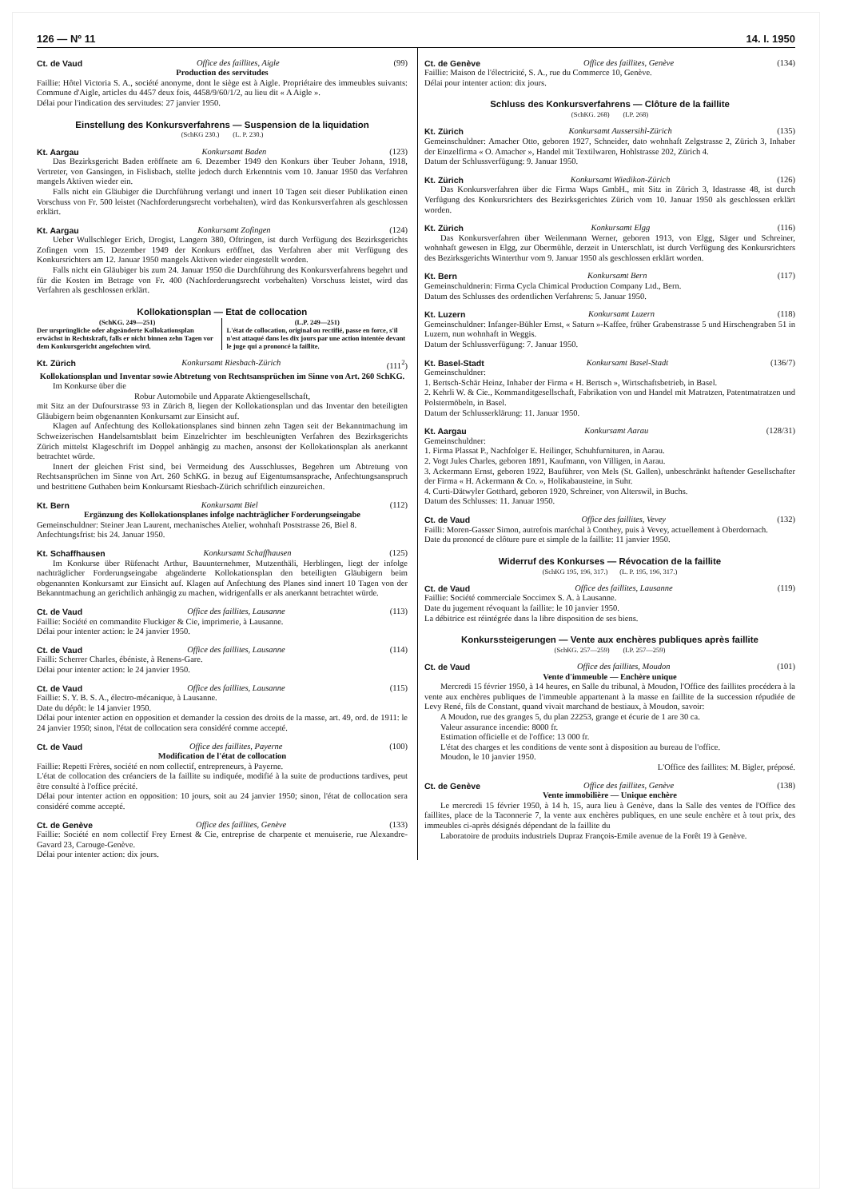126 — Nº 11 14. I. 1950
Ct. de Vaud Office des faillites, Aigle (99)
Production des servitudes
Faillie: Hôtel Victoria S. A., société anonyme, dont le siège est à Aigle. Propriétaire des immeubles suivants: Commune d'Aigle, articles du 4457 deux fois, 4458/9/60/1/2, au lieu dit « A Aigle ».
Délai pour l'indication des servitudes: 27 janvier 1950.
Einstellung des Konkursverfahrens — Suspension de la liquidation
(SchKG 230.) (L. P. 230.)
Kt. Aargau Konkursamt Baden (123)
Das Bezirksgericht Baden eröffnete am 6. Dezember 1949 den Konkurs über Teuber Johann, 1918, Vertreter, von Gansingen, in Fislisbach, stellte jedoch durch Erkenntnis vom 10. Januar 1950 das Verfahren mangels Aktiven wieder ein.
Falls nicht ein Gläubiger die Durchführung verlangt und innert 10 Tagen seit dieser Publikation einen Vorschuss von Fr. 500 leistet (Nachforderungsrecht vorbehalten), wird das Konkursverfahren als geschlossen erklärt.
Kt. Aargau Konkursamt Zofingen (124)
Ueber Wullschleger Erich, Drogist, Langern 380, Oftringen, ist durch Verfügung des Bezirksgerichts Zofingen vom 15. Dezember 1949 der Konkurs eröffnet, das Verfahren aber mit Verfügung des Konkursrichters am 12. Januar 1950 mangels Aktiven wieder eingestellt worden.
Falls nicht ein Gläubiger bis zum 24. Januar 1950 die Durchführung des Konkursverfahrens begehrt und für die Kosten im Betrage von Fr. 400 (Nachforderungsrecht vorbehalten) Vorschuss leistet, wird das Verfahren als geschlossen erklärt.
Kollokationsplan — Etat de collocation
(SchKG. 249—251)
Der ursprüngliche oder abgeänderte Kollokationsplan erwächst in Rechtskraft, falls er nicht binnen zehn Tagen vor dem Konkursgericht angefochten wird.
(L.P. 249—251)
L'état de collocation, original ou rectifié, passe en force, s'il n'est attaqué dans les dix jours par une action intentée devant le juge qui a prononcé la faillite.
Kt. Zürich Konkursamt Riesbach-Zürich (111<sup>2</sup>)
Kollokationsplan und Inventar sowie Abtretung von Rechtsansprüchen im Sinne von Art. 260 SchKG.
Im Konkurse über die
Robur Automobile und Apparate Aktiengesellschaft,
mit Sitz an der Dufourstrasse 93 in Zürich 8, liegen der Kollokationsplan und das Inventar den beteiligten Gläubigern beim obgenannten Konkursamt zur Einsicht auf.
Klagen auf Anfechtung des Kollokationsplanes sind binnen zehn Tagen seit der Bekanntmachung im Schweizerischen Handelsamtsblatt beim Einzelrichter im beschleunigten Verfahren des Bezirksgerichts Zürich mittelst Klageschrift im Doppel anhängig zu machen, ansonst der Kollokationsplan als anerkannt betrachtet würde.
Innert der gleichen Frist sind, bei Vermeidung des Ausschlusses, Begehren um Abtretung von Rechtsansprüchen im Sinne von Art. 260 SchKG. in bezug auf Eigentumsansprache, Anfechtungsanspruch und bestrittene Guthaben beim Konkursamt Riesbach-Zürich schriftlich einzureichen.
Kt. Bern Konkursamt Biel (112)
Ergänzung des Kollokationsplanes infolge nachträglicher Forderungseingabe
Gemeinschuldner: Steiner Jean Laurent, mechanisches Atelier, wohnhaft Poststrasse 26, Biel 8.
Anfechtungsfrist: bis 24. Januar 1950.
Kt. Schaffhausen Konkursamt Schaffhausen (125)
Im Konkurse über Rüfenacht Arthur, Bauunternehmer, Mutzenthäli, Herblingen, liegt der infolge nachträglicher Forderungseingabe abgeänderte Kollokationsplan den beteiligten Gläubigern beim obgenannten Konkursamt zur Einsicht auf. Klagen auf Anfechtung des Planes sind innert 10 Tagen von der Bekanntmachung an gerichtlich anhängig zu machen, widrigenfalls er als anerkannt betrachtet würde.
Ct. de Vaud Office des faillites, Lausanne (113)
Faillie: Société en commandite Fluckiger & Cie, imprimerie, à Lausanne.
Délai pour intenter action: le 24 janvier 1950.
Ct. de Vaud Office des faillites, Lausanne (114)
Failli: Scherrer Charles, ébéniste, à Renens-Gare.
Délai pour intenter action: le 24 janvier 1950.
Ct. de Vaud Office des faillites, Lausanne (115)
Faillie: S. Y. B. S. A., électro-mécanique, à Lausanne.
Date du dépôt: le 14 janvier 1950.
Délai pour intenter action en opposition et demander la cession des droits de la masse, art. 49, ord. de 1911: le 24 janvier 1950; sinon, l'état de collocation sera considéré comme accepté.
Ct. de Vaud Office des faillites, Payerne (100)
Modification de l'état de collocation
Faillie: Repetti Frères, société en nom collectif, entrepreneurs, à Payerne.
L'état de collocation des créanciers de la faillite su indiquée, modifié à la suite de productions tardives, peut être consulté à l'office précité.
Délai pour intenter action en opposition: 10 jours, soit au 24 janvier 1950; sinon, l'état de collocation sera considéré comme accepté.
Ct. de Genève Office des faillites, Genève (133)
Faillie: Société en nom collectif Frey Ernest & Cie, entreprise de charpente et menuiserie, rue Alexandre-Gavard 23, Carouge-Genève.
Délai pour intenter action: dix jours.
Ct. de Genève Office des faillites, Genève (134)
Faillie: Maison de l'électricité, S. A., rue du Commerce 10, Genève.
Délai pour intenter action: dix jours.
Schluss des Konkursverfahrens — Clôture de la faillite
(SchKG. 268) (LP. 268)
Kt. Zürich Konkursamt Aussersihl-Zürich (135)
Gemeinschuldner: Amacher Otto, geboren 1927, Schneider, dato wohnhaft Zelgstrasse 2, Zürich 3, Inhaber der Einzelfirma « O. Amacher », Handel mit Textilwaren, Hohlstrasse 202, Zürich 4.
Datum der Schlussverfügung: 9. Januar 1950.
Kt. Zürich Konkursamt Wiedikon-Zürich (126)
Das Konkursverfahren über die Firma Waps GmbH., mit Sitz in Zürich 3, Idastrasse 48, ist durch Verfügung des Konkursrichters des Bezirksgerichtes Zürich vom 10. Januar 1950 als geschlossen erklärt worden.
Kt. Zürich Konkursamt Elgg (116)
Das Konkursverfahren über Weilenmann Werner, geboren 1913, von Elgg, Säger und Schreiner, wohnhaft gewesen in Elgg, zur Obermühle, derzeit in Unterschlatt, ist durch Verfügung des Konkursrichters des Bezirksgerichts Winterthur vom 9. Januar 1950 als geschlossen erklärt worden.
Kt. Bern Konkursamt Bern (117)
Gemeinschuldnerin: Firma Cycla Chimical Production Company Ltd., Bern.
Datum des Schlusses des ordentlichen Verfahrens: 5. Januar 1950.
Kt. Luzern Konkursamt Luzern (118)
Gemeinschuldner: Infanger-Bühler Ernst, « Saturn »-Kaffee, früher Grabenstrasse 5 und Hirschengraben 51 in Luzern, nun wohnhaft in Weggis.
Datum der Schlussverfügung: 7. Januar 1950.
Kt. Basel-Stadt Konkursamt Basel-Stadt (136/7)
Gemeinschuldner:
1. Bertsch-Schär Heinz, Inhaber der Firma « H. Bertsch », Wirtschaftsbetrieb, in Basel.
2. Kehrli W. & Cie., Kommanditgesellschaft, Fabrikation von und Handel mit Matratzen, Patentmatratzen und Polstermöbeln, in Basel.
Datum der Schlusserklärung: 11. Januar 1950.
Kt. Aargau Konkursamt Aarau (128/31)
Gemeinschuldner:
1. Firma Plassat P., Nachfolger E. Heilinger, Schuhfurnituren, in Aarau.
2. Vogt Jules Charles, geboren 1891, Kaufmann, von Villigen, in Aarau.
3. Ackermann Ernst, geboren 1922, Bauführer, von Mels (St. Gallen), unbeschränkt haftender Gesellschafter der Firma « H. Ackermann & Co. », Holikabausteine, in Suhr.
4. Curti-Dätwyler Gotthard, geboren 1920, Schreiner, von Alterswil, in Buchs.
Datum des Schlusses: 11. Januar 1950.
Ct. de Vaud Office des faillites, Vevey (132)
Failli: Moren-Gasser Simon, autrefois maréchal à Conthey, puis à Vevey, actuellement à Oberdornach.
Date du prononcé de clôture pure et simple de la faillite: 11 janvier 1950.
Widerruf des Konkurses — Révocation de la faillite
(SchKG 195, 196, 317.) (L. P. 195, 196, 317.)
Ct. de Vaud Office des faillites, Lausanne (119)
Faillie: Société commerciale Soccimex S. A. à Lausanne.
Date du jugement révoquant la faillite: le 10 janvier 1950.
La débitrice est réintégrée dans la libre disposition de ses biens.
Konkurssteigerungen — Vente aux enchères publiques après faillite
(SchKG. 257—259) (LP. 257—259)
Ct. de Vaud Office des faillites, Moudon (101)
Vente d'immeuble — Enchère unique
Mercredi 15 février 1950, à 14 heures, en Salle du tribunal, à Moudon, l'Office des faillites procédera à la vente aux enchères publiques de l'immeuble appartenant à la masse en faillite de la succession répudiée de Levy René, fils de Constant, quand vivait marchand de bestiaux, à Moudon, savoir:
A Moudon, rue des granges 5, du plan 22253, grange et écurie de 1 are 30 ca.
Valeur assurance incendie: 8000 fr.
Estimation officielle et de l'office: 13 000 fr.
L'état des charges et les conditions de vente sont à disposition au bureau de l'office.
Moudon, le 10 janvier 1950.
L'Office des faillites: M. Bigler, préposé.
Ct. de Genève Office des faillites, Genève (138)
Vente immobilière — Unique enchère
Le mercredi 15 février 1950, à 14 h. 15, aura lieu à Genève, dans la Salle des ventes de l'Office des faillites, place de la Taconnerie 7, la vente aux enchères publiques, en une seule enchère et à tout prix, des immeubles ci-après désignés dépendant de la faillite du
Laboratoire de produits industriels Dupraz François-Emile avenue de la Forêt 19 à Genève.